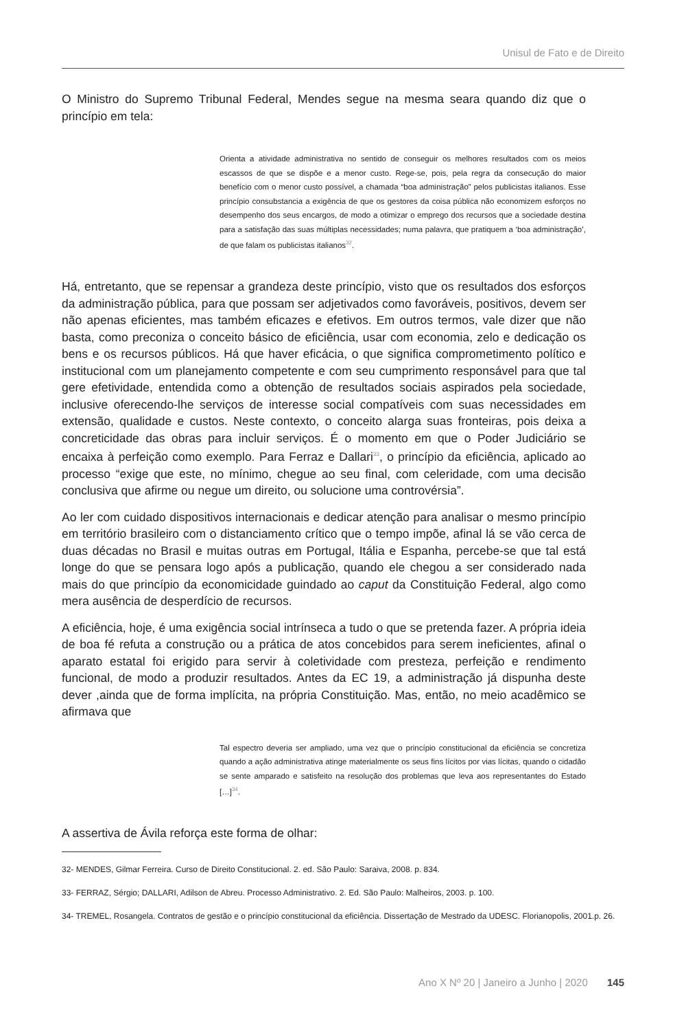Unisul de Fato e de Direito
O Ministro do Supremo Tribunal Federal, Mendes segue na mesma seara quando diz que o princípio em tela:
Orienta a atividade administrativa no sentido de conseguir os melhores resultados com os meios escassos de que se dispõe e a menor custo. Rege-se, pois, pela regra da consecução do maior benefício com o menor custo possível, a chamada “boa administração” pelos publicistas italianos. Esse princípio consubstancia a exigência de que os gestores da coisa pública não economizem esforços no desempenho dos seus encargos, de modo a otimizar o emprego dos recursos que a sociedade destina para a satisfação das suas múltiplas necessidades; numa palavra, que pratiquem a ‘boa administração’, de que falam os publicistas italianos<sup>32</sup>.
Há, entretanto, que se repensar a grandeza deste princípio, visto que os resultados dos esforços da administração pública, para que possam ser adjetivados como favoráveis, positivos, devem ser não apenas eficientes, mas também eficazes e efetivos. Em outros termos, vale dizer que não basta, como preconiza o conceito básico de eficiência, usar com economia, zelo e dedicação os bens e os recursos públicos. Há que haver eficácia, o que significa comprometimento político e institucional com um planejamento competente e com seu cumprimento responsável para que tal gere efetividade, entendida como a obtenção de resultados sociais aspirados pela sociedade, inclusive oferecendo-lhe serviços de interesse social compatíveis com suas necessidades em extensão, qualidade e custos. Neste contexto, o conceito alarga suas fronteiras, pois deixa a concreticidade das obras para incluir serviços. É o momento em que o Poder Judiciário se encaixa à perfeição como exemplo. Para Ferraz e Dallari<sup>33</sup>, o princípio da eficiência, aplicado ao processo “exige que este, no mínimo, chegue ao seu final, com celeridade, com uma decisão conclusiva que afirme ou negue um direito, ou solucione uma controvérsia”.
Ao ler com cuidado dispositivos internacionais e dedicar atenção para analisar o mesmo princípio em território brasileiro com o distanciamento crítico que o tempo impõe, afinal lá se vão cerca de duas décadas no Brasil e muitas outras em Portugal, Itália e Espanha, percebe-se que tal está longe do que se pensara logo após a publicação, quando ele chegou a ser considerado nada mais do que princípio da economicidade guindado ao caput da Constituição Federal, algo como mera ausência de desperdício de recursos.
A eficiência, hoje, é uma exigência social intrínseca a tudo o que se pretenda fazer. A própria ideia de boa fé refuta a construção ou a prática de atos concebidos para serem ineficientes, afinal o aparato estatal foi erigido para servir à coletividade com presteza, perfeição e rendimento funcional, de modo a produzir resultados. Antes da EC 19, a administração já dispunha deste dever ,ainda que de forma implícita, na própria Constituição. Mas, então, no meio acadêmico se afirmava que
Tal espectro deveria ser ampliado, uma vez que o princípio constitucional da eficiência se concretiza quando a ação administrativa atinge materialmente os seus fins lícitos por vias lícitas, quando o cidadão se sente amparado e satisfeito na resolução dos problemas que leva aos representantes do Estado […]<sup>34</sup>.
A assertiva de Ávila reforça este forma de olhar:
32- MENDES, Gilmar Ferreira. Curso de Direito Constitucional. 2. ed. São Paulo: Saraiva, 2008. p. 834.
33- FERRAZ, Sérgio; DALLARI, Adilson de Abreu. Processo Administrativo. 2. Ed. São Paulo: Malheiros, 2003. p. 100.
34- TREMEL, Rosangela. Contratos de gestão e o princípio constitucional da eficiência. Dissertação de Mestrado da UDESC. Florianopolis, 2001.p. 26.
Ano X Nº 20 | Janeiro a Junho | 2020 145